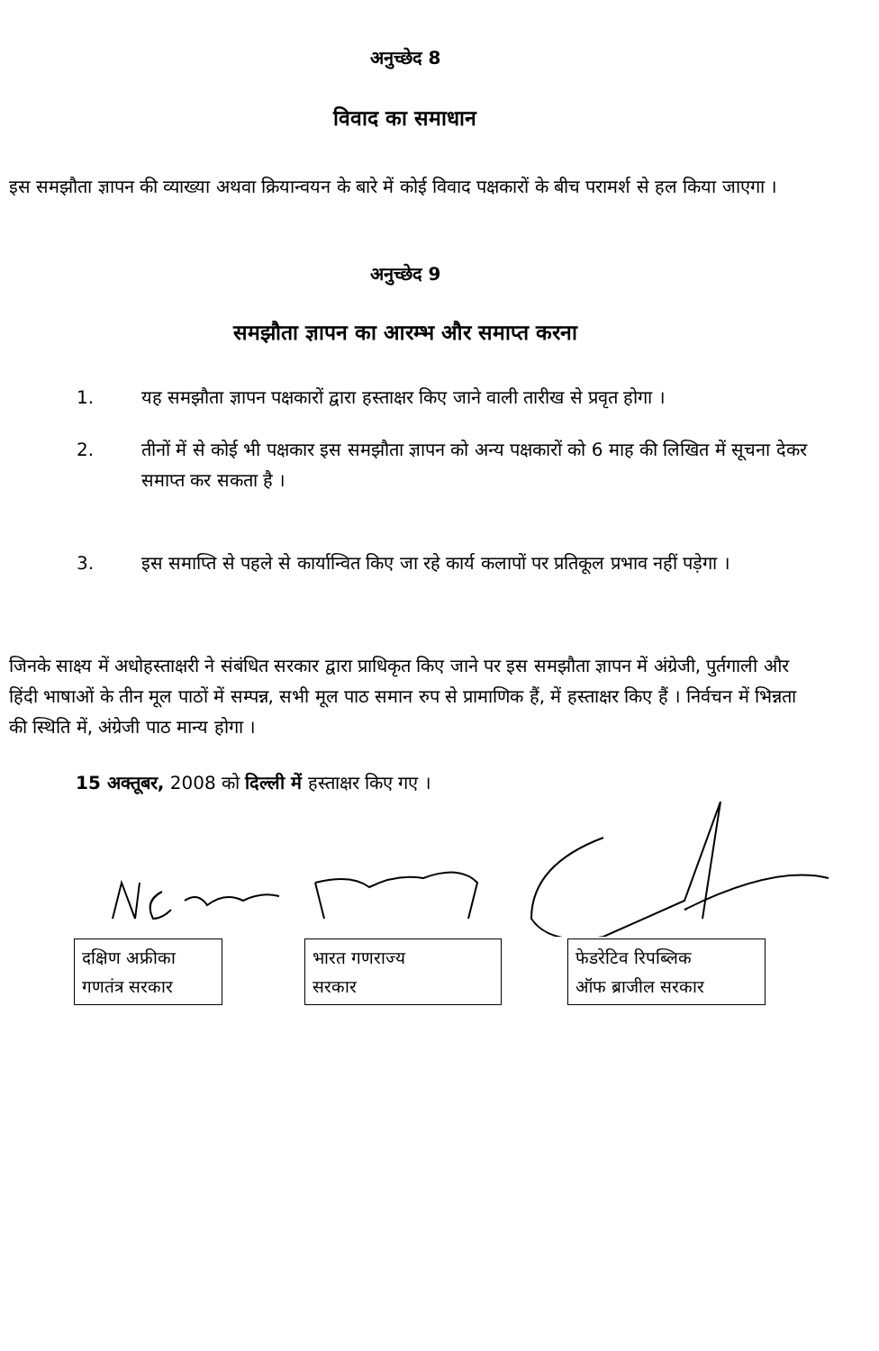अनुच्छेद 8
विवाद का समाधान
इस समझौता ज्ञापन की व्याख्या अथवा क्रियान्वयन के बारे में कोई विवाद पक्षकारों के बीच परामर्श से हल किया जाएगा ।
अनुच्छेद 9
समझौता ज्ञापन का आरम्भ और समाप्त करना
1. यह समझौता ज्ञापन पक्षकारों द्वारा हस्ताक्षर किए जाने वाली तारीख से प्रवृत होगा ।
2. तीनों में से कोई भी पक्षकार इस समझौता ज्ञापन को अन्य पक्षकारों को 6 माह की लिखित में सूचना देकर समाप्त कर सकता है ।
3. इस समाप्ति से पहले से कार्यान्वित किए जा रहे कार्य कलापों पर प्रतिकूल प्रभाव नहीं पड़ेगा ।
जिनके साक्ष्य में अधोहस्ताक्षरी ने संबंधित सरकार द्वारा प्राधिकृत किए जाने पर इस समझौता ज्ञापन में अंग्रेजी, पुर्तगाली और हिंदी भाषाओं के तीन मूल पाठों में सम्पन्न, सभी मूल पाठ समान रुप से प्रामाणिक हैं, में हस्ताक्षर किए हैं । निर्वचन में भिन्नता की स्थिति में, अंग्रेजी पाठ मान्य होगा ।
15 अक्तूबर, 2008 को दिल्ली में हस्ताक्षर किए गए ।
दक्षिण अफ्रीका
गणतंत्र सरकार
भारत गणराज्य
सरकार
फेडरेटिव रिपब्लिक
ऑफ ब्राजील सरकार